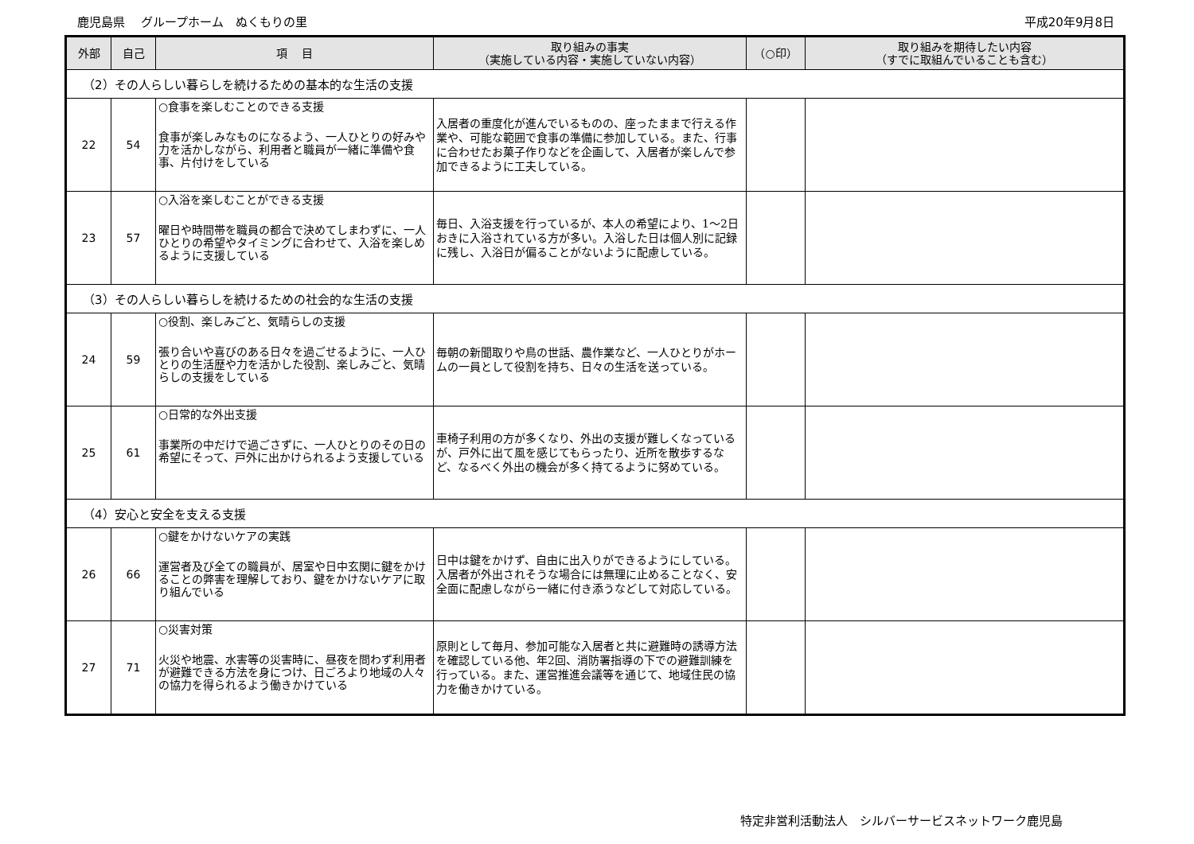鹿児島県　 グループホーム　ぬくもりの里 平成20年9月8日
| 外部 | 自己 | 項 目 | 取り組みの事実 （実施している内容・実施していない内容） | （○印） | 取り組みを期待したい内容 （すでに取組んでいることも含む） |
| --- | --- | --- | --- | --- | --- |
| （2）その人らしい暮らしを続けるための基本的な生活の支援 | | | | | |
| 22 | 54 | ○食事を楽しむことのできる支援 食事が楽しみなものになるよう、一人ひとりの好みや力を活かしながら、利用者と職員が一緒に準備や食事、片付けをしている | 入居者の重度化が進んでいるものの、座ったままで行える作業や、可能な範囲で食事の準備に参加している。また、行事に合わせたお菓子作りなどを企画して、入居者が楽しんで参加できるように工夫している。 | | |
| 23 | 57 | ○入浴を楽しむことができる支援 曜日や時間帯を職員の都合で決めてしまわずに、一人ひとりの希望やタイミングに合わせて、入浴を楽しめるように支援している | 毎日、入浴支援を行っているが、本人の希望により、1～2日おきに入浴されている方が多い。入浴した日は個人別に記録に残し、入浴日が偏ることがないように配慮している。 | | |
| （3）その人らしい暮らしを続けるための社会的な生活の支援 | | | | | |
| 24 | 59 | ○役割、楽しみごと、気晴らしの支援 張り合いや喜びのある日々を過ごせるように、一人ひとりの生活歴や力を活かした役割、楽しみごと、気晴らしの支援をしている | 毎朝の新聞取りや鳥の世話、農作業など、一人ひとりがホームの一員として役割を持ち、日々の生活を送っている。 | | |
| 25 | 61 | ○日常的な外出支援 事業所の中だけで過ごさずに、一人ひとりのその日の希望にそって、戸外に出かけられるよう支援している | 車椅子利用の方が多くなり、外出の支援が難しくなっているが、戸外に出て風を感じてもらったり、近所を散歩するなど、なるべく外出の機会が多く持てるように努めている。 | | |
| （4）安心と安全を支える支援 | | | | | |
| 26 | 66 | ○鍵をかけないケアの実践 運営者及び全ての職員が、居室や日中玄関に鍵をかけることの弊害を理解しており、鍵をかけないケアに取り組んでいる | 日中は鍵をかけず、自由に出入りができるようにしている。入居者が外出されそうな場合には無理に止めることなく、安全面に配慮しながら一緒に付き添うなどして対応している。 | | |
| 27 | 71 | ○災害対策 火災や地震、水害等の災害時に、昼夜を問わず利用者が避難できる方法を身につけ、日ごろより地域の人々の協力を得られるよう働きかけている | 原則として毎月、参加可能な入居者と共に避難時の誘導方法を確認している他、年2回、消防署指導の下での避難訓練を行っている。また、運営推進会議等を通じて、地域住民の協力を働きかけている。 | | |
特定非営利活動法人　シルバーサービスネットワーク鹿児島